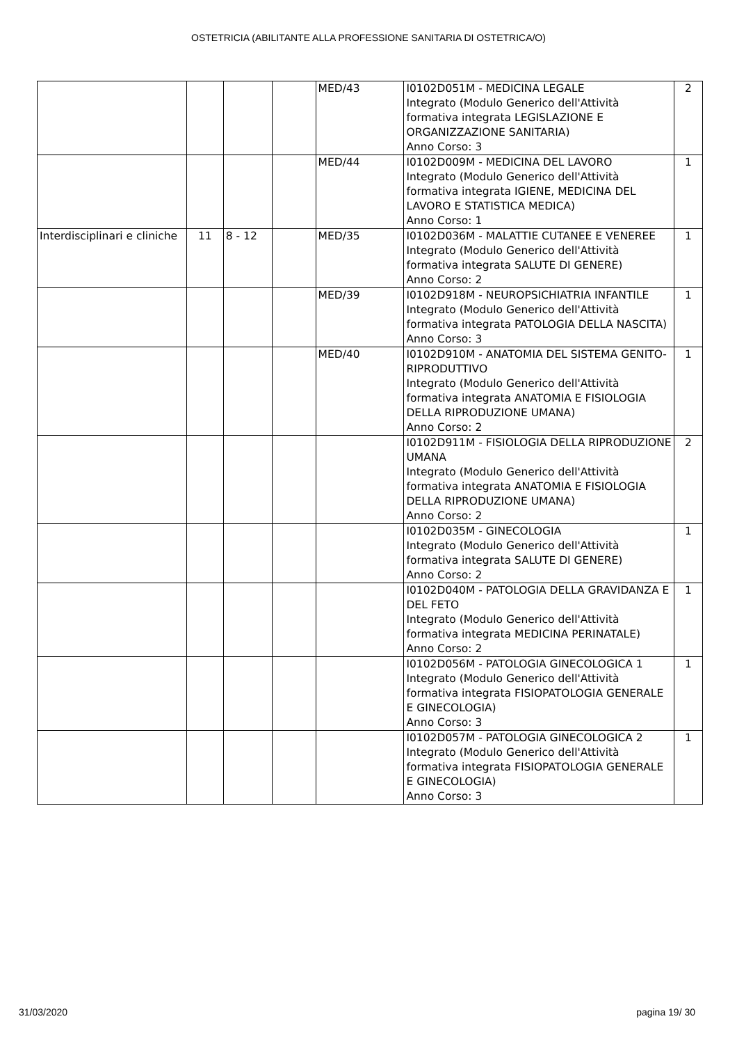OSTETRICIA (ABILITANTE ALLA PROFESSIONE SANITARIA DI OSTETRICA/O)
| | | | | MED/43 | I0102D051M - MEDICINA LEGALE Integrato (Modulo Generico dell'Attività formativa integrata LEGISLAZIONE E ORGANIZZAZIONE SANITARIA) Anno Corso: 3 | 2 |
| | | | | MED/44 | I0102D009M - MEDICINA DEL LAVORO Integrato (Modulo Generico dell'Attività formativa integrata IGIENE, MEDICINA DEL LAVORO E STATISTICA MEDICA) Anno Corso: 1 | 1 |
| Interdisciplinari e cliniche | 11 | 8 - 12 | | MED/35 | I0102D036M - MALATTIE CUTANEE E VENEREE Integrato (Modulo Generico dell'Attività formativa integrata SALUTE DI GENERE) Anno Corso: 2 | 1 |
| | | | | MED/39 | I0102D918M - NEUROPSICHIATRIA INFANTILE Integrato (Modulo Generico dell'Attività formativa integrata PATOLOGIA DELLA NASCITA) Anno Corso: 3 | 1 |
| | | | | MED/40 | I0102D910M - ANATOMIA DEL SISTEMA GENITO-RIPRODUTTIVO Integrato (Modulo Generico dell'Attività formativa integrata ANATOMIA E FISIOLOGIA DELLA RIPRODUZIONE UMANA) Anno Corso: 2 | 1 |
| | | | | | I0102D911M - FISIOLOGIA DELLA RIPRODUZIONE UMANA Integrato (Modulo Generico dell'Attività formativa integrata ANATOMIA E FISIOLOGIA DELLA RIPRODUZIONE UMANA) Anno Corso: 2 | 2 |
| | | | | | I0102D035M - GINECOLOGIA Integrato (Modulo Generico dell'Attività formativa integrata SALUTE DI GENERE) Anno Corso: 2 | 1 |
| | | | | | I0102D040M - PATOLOGIA DELLA GRAVIDANZA E DEL FETO Integrato (Modulo Generico dell'Attività formativa integrata MEDICINA PERINATALE) Anno Corso: 2 | 1 |
| | | | | | I0102D056M - PATOLOGIA GINECOLOGICA 1 Integrato (Modulo Generico dell'Attività formativa integrata FISIOPATOLOGIA GENERALE E GINECOLOGIA) Anno Corso: 3 | 1 |
| | | | | | I0102D057M - PATOLOGIA GINECOLOGICA 2 Integrato (Modulo Generico dell'Attività formativa integrata FISIOPATOLOGIA GENERALE E GINECOLOGIA) Anno Corso: 3 | 1 |
31/03/2020 pagina 19/ 30